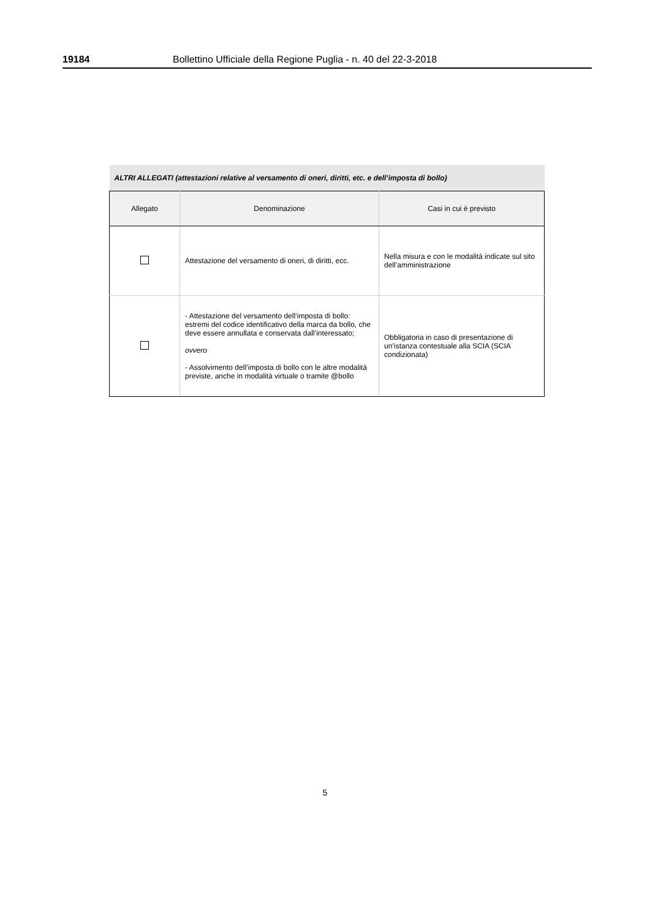19184 Bollettino Ufficiale della Regione Puglia - n. 40 del 22-3-2018
| ALTRI ALLEGATI (attestazioni relative al versamento di oneri, diritti, etc. e dell’imposta di bollo) | | |
| --- | --- | --- |
| Allegato | Denominazione | Casi in cui è previsto |
| | Attestazione del versamento di oneri, di diritti, ecc. | Nella misura e con le modalità indicate sul sito dell’amministrazione |
| | - Attestazione del versamento dell’imposta di bollo: estremi del codice identificativo della marca da bollo, che deve essere annullata e conservata dall’interessato; ovvero - Assolvimento dell’imposta di bollo con le altre modalità previste, anche in modalità virtuale o tramite @bollo | Obbligatoria in caso di presentazione di un’istanza contestuale alla SCIA (SCIA condizionata) |
5